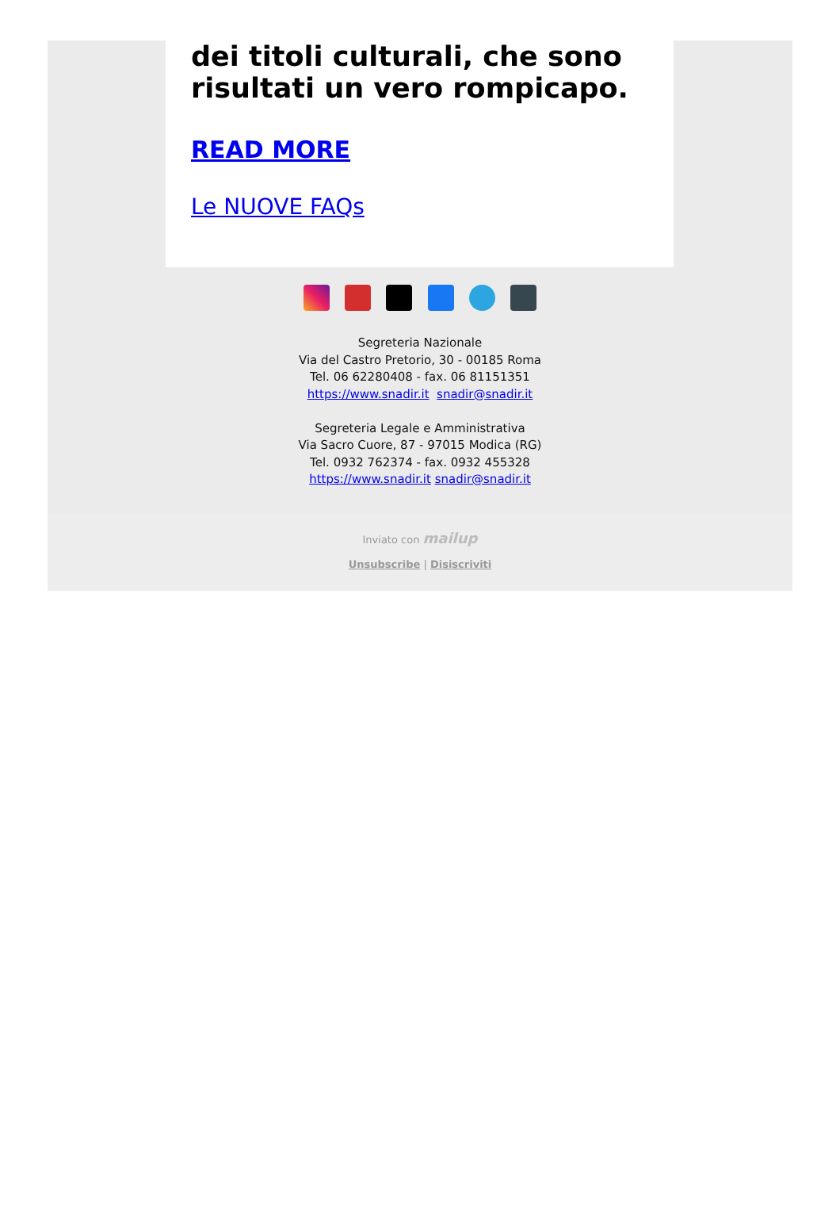dei titoli culturali, che sono risultati un vero rompicapo.
READ MORE
Le NUOVE FAQs
Segreteria Nazionale
Via del Castro Pretorio, 30 - 00185 Roma
Tel. 06 62280408 - fax. 06 81151351
https://www.snadir.it snadir@snadir.it
Segreteria Legale e Amministrativa
Via Sacro Cuore, 87 - 97015 Modica (RG)
Tel. 0932 762374 - fax. 0932 455328
https://www.snadir.it snadir@snadir.it
Inviato con mailup
Unsubscribe | Disiscriviti